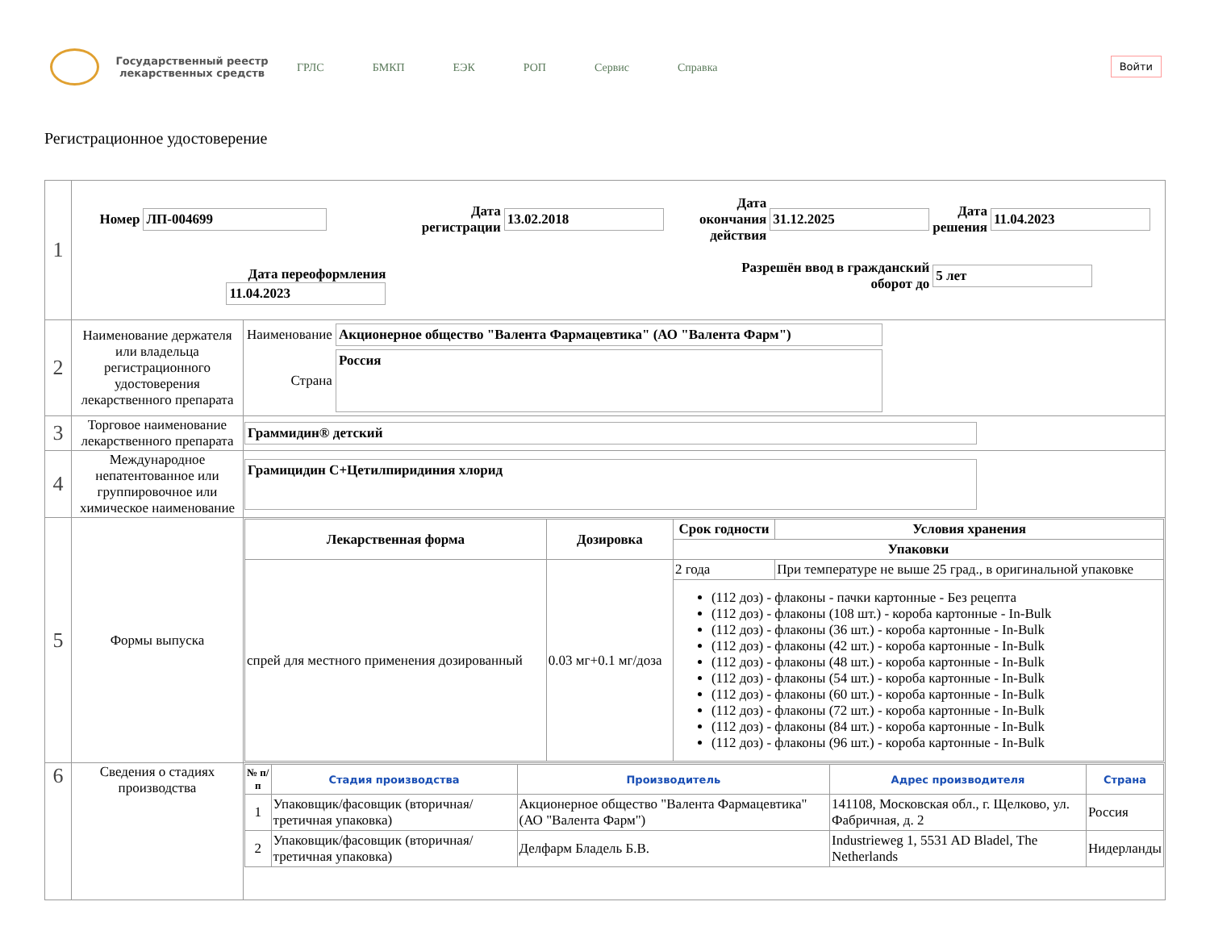Государственный реестр лекарственных средств
ГРЛС БМКП ЕЭК РОП Сервис Справка
Войти
Регистрационное удостоверение
| 1 | / Номер / ЛП-004699 / Дата регистрации / 13.02.2018 / Дата окончания действия / 31.12.2025 / Дата решения / 11.04.2023 / / Дата переоформления 11.04.2023 / / Разрешён ввод в гражданский оборот до / / / / 5 лет / / | |
| 2 | Наименование держателя или владельца регистрационного удостоверения лекарственного препарата | / Наименование / Акционерное общество "Валента Фармацевтика" (АО "Валента Фарм") / / Страна / Россия / |
| 3 | Торговое наименование лекарственного препарата | Граммидин® детский |
| 4 | Международное непатентованное или группировочное или химическое наименование | Грамицидин С+Цетилпиридиния хлорид |
| 5 | Формы выпуска | / Лекарственная форма / Дозировка / Срок годности / Условия хранения / / --- / --- / --- / --- / / / / Упаковки / / / спрей для местного применения дозированный / 0.03 мг+0.1 мг/доза / 2 года / При температуре не выше 25 град., в оригинальной упаковке / / / / (112 доз) - флаконы - пачки картонные - Без рецепта (112 доз) - флаконы (108 шт.) - короба картонные - In-Bulk (112 доз) - флаконы (36 шт.) - короба картонные - In-Bulk (112 доз) - флаконы (42 шт.) - короба картонные - In-Bulk (112 доз) - флаконы (48 шт.) - короба картонные - In-Bulk (112 доз) - флаконы (54 шт.) - короба картонные - In-Bulk (112 доз) - флаконы (60 шт.) - короба картонные - In-Bulk (112 доз) - флаконы (72 шт.) - короба картонные - In-Bulk (112 доз) - флаконы (84 шт.) - короба картонные - In-Bulk (112 доз) - флаконы (96 шт.) - короба картонные - In-Bulk / / |
| 6 | Сведения о стадиях производства | / № п/п / Стадия производства / Производитель / Адрес производителя / Страна / / --- / --- / --- / --- / --- / / 1 / Упаковщик/фасовщик (вторичная/ третичная упаковка) / Акционерное общество "Валента Фармацевтика" (АО "Валента Фарм") / 141108, Московская обл., г. Щелково, ул. Фабричная, д. 2 / Россия / / 2 / Упаковщик/фасовщик (вторичная/ третичная упаковка) / Делфарм Бладель Б.В. / Industrieweg 1, 5531 AD Bladel, The Netherlands / Нидерланды / |